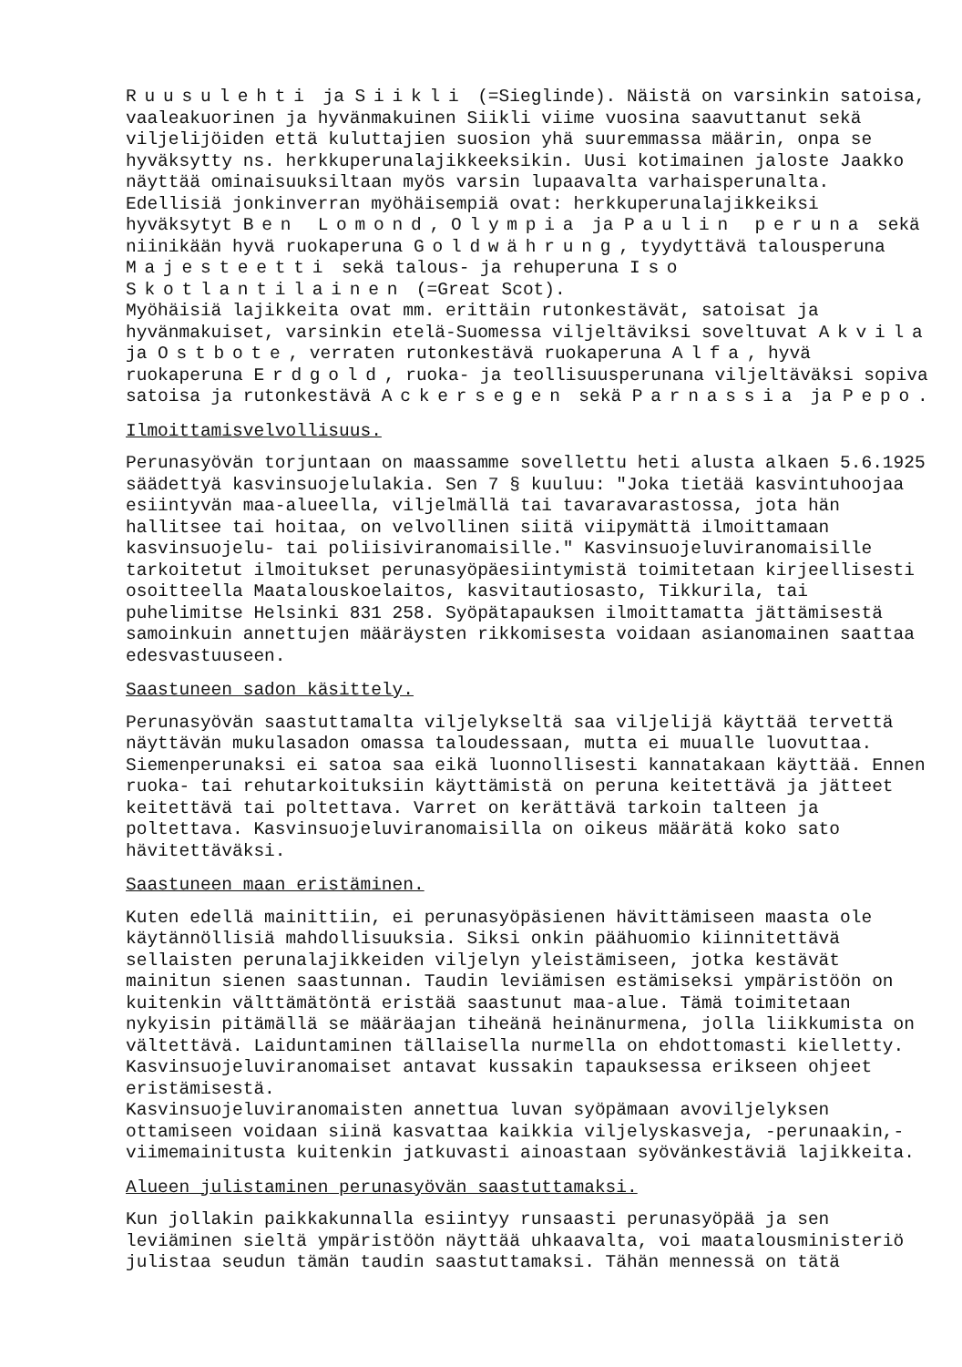Ruusulehti ja Siikli (=Sieglinde). Näistä on varsinkin satoisa, vaaleakuorinen ja hyvänmakuinen Siikli viime vuosina saavuttanut sekä viljelijöiden että kuluttajien suosion yhä suuremmassa määrin, onpa se hyväksytty ns. herkkuperunalajikkeeksikin. Uusi kotimainen jaloste Jaakko näyttää ominaisuuksiltaan myös varsin lupaavalta varhaisperunalta.
Edellisiä jonkinverran myöhäisempiä ovat: herkkuperunalajikkeiksi hyväksytyt Ben Lomond, Olympia ja Paulin peruna sekä niinikään hyvä ruokaperuna Goldwährung, tyydyttävä talousperuna Majesteetti sekä talous- ja rehuperuna Iso Skotlantilainen (=Great Scot).
Myöhäisiä lajikkeita ovat mm. erittäin rutonkestävät, satoisat ja hyvänmakuiset, varsinkin etelä-Suomessa viljeltäviksi soveltuvat Akvila ja Ostbote, verraten rutonkestävä ruokaperuna Alfa, hyvä ruokaperuna Erdgold, ruoka- ja teollisuusperunana viljeltäväksi sopiva satoisa ja rutonkestävä Ackersegen sekä Parnassia ja Pepo.
Ilmoittamisvelvollisuus.
Perunasyövän torjuntaan on maassamme sovellettu heti alusta alkaen 5.6.1925 säädettyä kasvinsuojelulakia. Sen 7 § kuuluu: "Joka tietää kasvintuhoojaa esiintyvän maa-alueella, viljelmällä tai tavaravarastossa, jota hän hallitsee tai hoitaa, on velvollinen siitä viipymättä ilmoittamaan kasvinsuojelu- tai poliisiviranomaisille." Kasvinsuojeluviranomaisille tarkoitetut ilmoitukset perunasyöpäesiintymistä toimitetaan kirjeellisesti osoitteella Maatalouskoelaitos, kasvitautiosasto, Tikkurila, tai puhelimitse Helsinki 831 258. Syöpätapauksen ilmoittamatta jättämisestä samoinkuin annettujen määräysten rikkomisesta voidaan asianomainen saattaa edesvastuuseen.
Saastuneen sadon käsittely.
Perunasyövän saastuttamalta viljelykseltä saa viljelijä käyttää tervettä näyttävän mukulasadon omassa taloudessaan, mutta ei muualle luovuttaa. Siemenperunaksi ei satoa saa eikä luonnollisesti kannatakaan käyttää. Ennen ruoka- tai rehutarkoituksiin käyttämistä on peruna keitettävä ja jätteet keitettävä tai poltettava. Varret on kerättävä tarkoin talteen ja poltettava. Kasvinsuojeluviranomaisilla on oikeus määrätä koko sato hävitettäväksi.
Saastuneen maan eristäminen.
Kuten edellä mainittiin, ei perunasyöpäsienen hävittämiseen maasta ole käytännöllisiä mahdollisuuksia. Siksi onkin päähuomio kiinnitettävä sellaisten perunalajikkeiden viljelyn yleistämiseen, jotka kestävät mainitun sienen saastunnan. Taudin leviämisen estämiseksi ympäristöön on kuitenkin välttämätöntä eristää saastunut maa-alue. Tämä toimitetaan nykyisin pitämällä se määräajan tiheänä heinänurmena, jolla liikkumista on vältettävä. Laiduntaminen tällaisella nurmella on ehdottomasti kielletty. Kasvinsuojeluviranomaiset antavat kussakin tapauksessa erikseen ohjeet eristämisestä.
Kasvinsuojeluviranomaisten annettua luvan syöpämaan avoviljelyksen ottamiseen voidaan siinä kasvattaa kaikkia viljelyskasveja, -perunaakin,- viimemainitusta kuitenkin jatkuvasti ainoastaan syövänkestäviä lajikkeita.
Alueen julistaminen perunasyövän saastuttamaksi.
Kun jollakin paikkakunnalla esiintyy runsaasti perunasyöpää ja sen leviäminen sieltä ympäristöön näyttää uhkaavalta, voi maatalousministeriö julistaa seudun tämän taudin saastuttamaksi. Tähän mennessä on tätä